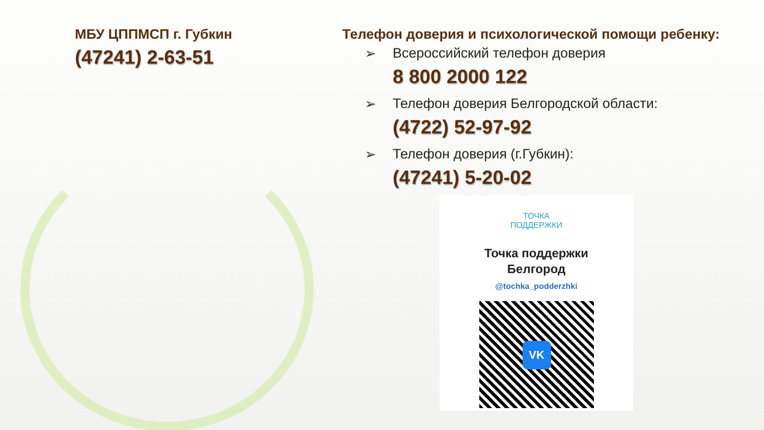МБУ ЦППМСП г. Губкин
(47241) 2-63-51
Телефон доверия и психологической помощи ребенку:
➢ Всероссийский телефон доверия
8 800 2000 122
➢ Телефон доверия Белгородской области:
(4722) 52-97-92
➢ Телефон доверия (г.Губкин):
(47241) 5-20-02
ТОЧКА
ПОДДЕРЖКИ
Точка поддержки
Белгород
@tochka_podderzhki
VK